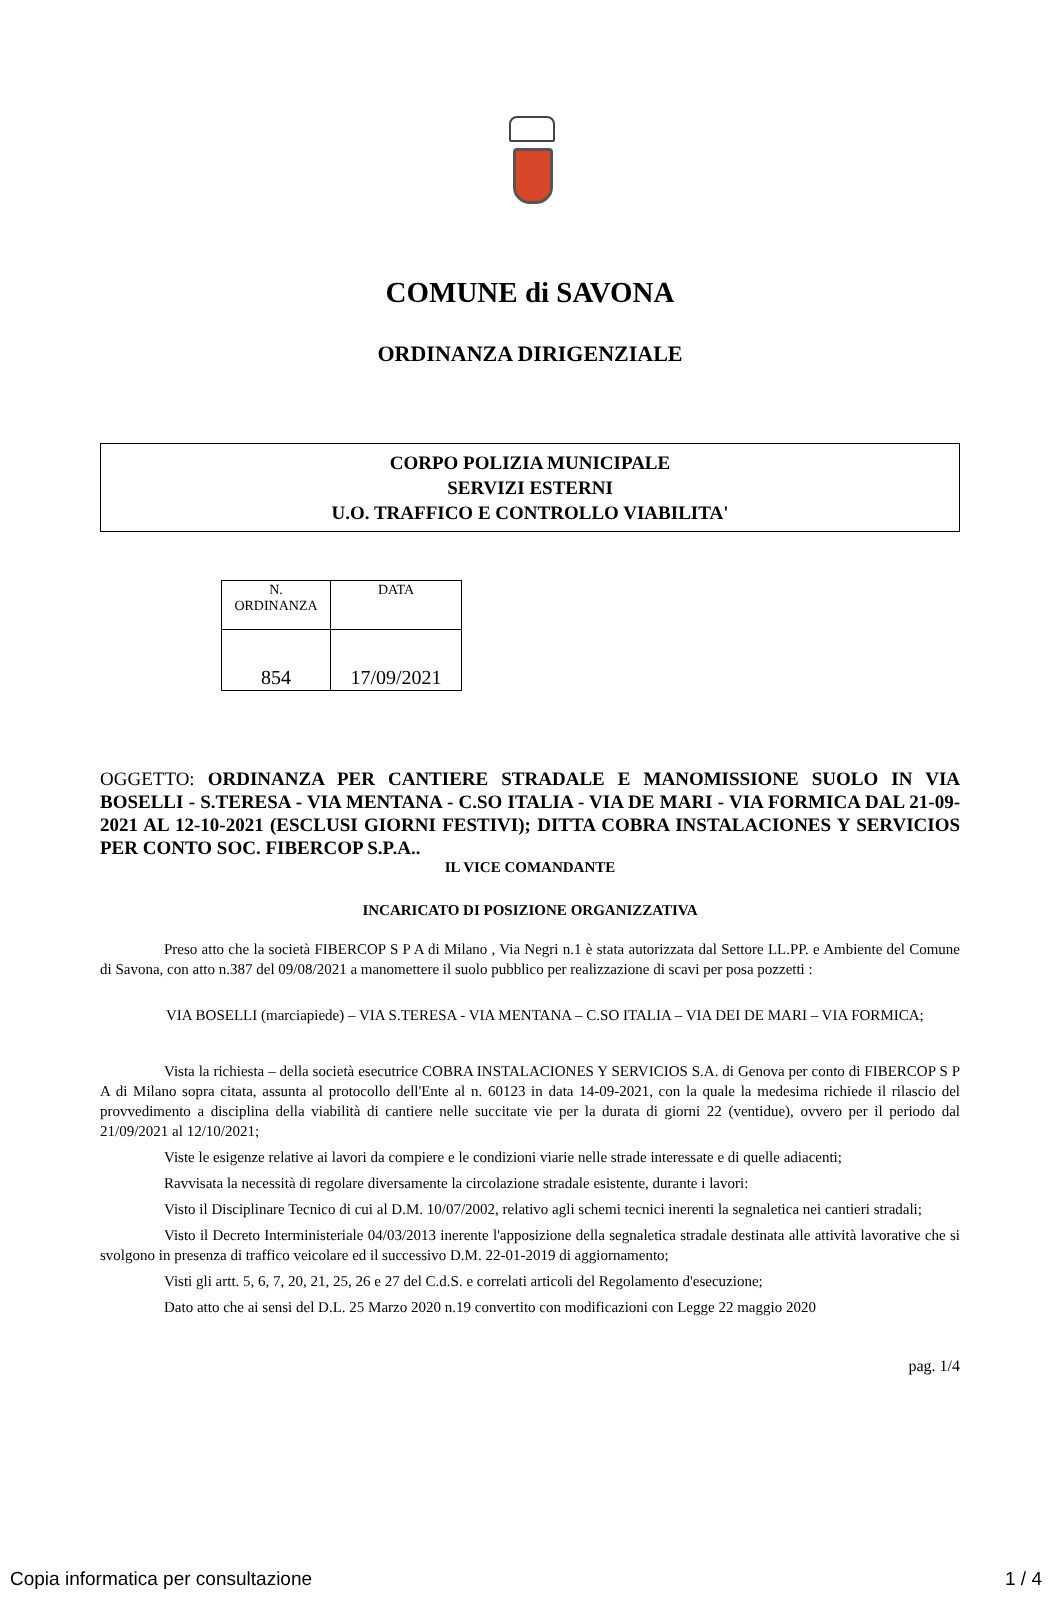COMUNE di SAVONA
ORDINANZA DIRIGENZIALE
CORPO POLIZIA MUNICIPALE
SERVIZI ESTERNI
U.O. TRAFFICO E CONTROLLO VIABILITA'
| N. ORDINANZA | DATA |
| --- | --- |
| 854 | 17/09/2021 |
OGGETTO: ORDINANZA PER CANTIERE STRADALE E MANOMISSIONE SUOLO IN VIA BOSELLI - S.TERESA - VIA MENTANA - C.SO ITALIA - VIA DE MARI - VIA FORMICA DAL 21-09-2021 AL 12-10-2021 (ESCLUSI GIORNI FESTIVI); DITTA COBRA INSTALACIONES Y SERVICIOS PER CONTO SOC. FIBERCOP S.P.A..
IL VICE COMANDANTE
INCARICATO DI POSIZIONE ORGANIZZATIVA
Preso atto che la società FIBERCOP S P A di Milano , Via Negri n.1 è stata autorizzata dal Settore LL.PP. e Ambiente del Comune di Savona, con atto n.387 del 09/08/2021 a manomettere il suolo pubblico per realizzazione di scavi per posa pozzetti :
VIA BOSELLI (marciapiede) – VIA S.TERESA - VIA MENTANA – C.SO ITALIA – VIA DEI DE MARI – VIA FORMICA;
Vista la richiesta – della società esecutrice COBRA INSTALACIONES Y SERVICIOS S.A. di Genova per conto di FIBERCOP S P A di Milano sopra citata, assunta al protocollo dell'Ente al n. 60123 in data 14-09-2021, con la quale la medesima richiede il rilascio del provvedimento a disciplina della viabilità di cantiere nelle succitate vie per la durata di giorni 22 (ventidue), ovvero per il periodo dal 21/09/2021 al 12/10/2021;
Viste le esigenze relative ai lavori da compiere e le condizioni viarie nelle strade interessate e di quelle adiacenti;
Ravvisata la necessità di regolare diversamente la circolazione stradale esistente, durante i lavori:
Visto il Disciplinare Tecnico di cui al D.M. 10/07/2002, relativo agli schemi tecnici inerenti la segnaletica nei cantieri stradali;
Visto il Decreto Interministeriale 04/03/2013 inerente l'apposizione della segnaletica stradale destinata alle attività lavorative che si svolgono in presenza di traffico veicolare ed il successivo D.M. 22-01-2019 di aggiornamento;
Visti gli artt. 5, 6, 7, 20, 21, 25, 26 e 27 del C.d.S. e correlati articoli del Regolamento d'esecuzione;
Dato atto che ai sensi del D.L. 25 Marzo 2020 n.19 convertito con modificazioni con Legge 22 maggio 2020
pag. 1/4
Copia informatica per consultazione 1 / 4